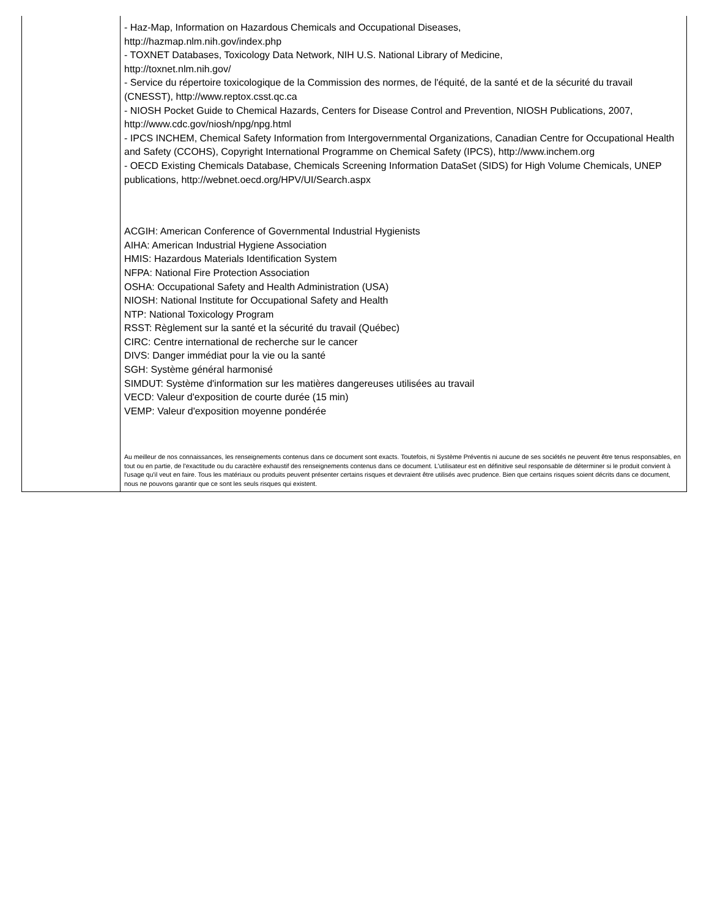| | - Haz-Map, Information on Hazardous Chemicals and Occupational Diseases, http://hazmap.nlm.nih.gov/index.php - TOXNET Databases, Toxicology Data Network, NIH U.S. National Library of Medicine, http://toxnet.nlm.nih.gov/ - Service du répertoire toxicologique de la Commission des normes, de l'équité, de la santé et de la sécurité du travail (CNESST), http://www.reptox.csst.qc.ca - NIOSH Pocket Guide to Chemical Hazards, Centers for Disease Control and Prevention, NIOSH Publications, 2007, http://www.cdc.gov/niosh/npg/npg.html - IPCS INCHEM, Chemical Safety Information from Intergovernmental Organizations, Canadian Centre for Occupational Health and Safety (CCOHS), Copyright International Programme on Chemical Safety (IPCS), http://www.inchem.org - OECD Existing Chemicals Database, Chemicals Screening Information DataSet (SIDS) for High Volume Chemicals, UNEP publications, http://webnet.oecd.org/HPV/UI/Search.aspx ACGIH: American Conference of Governmental Industrial Hygienists AIHA: American Industrial Hygiene Association HMIS: Hazardous Materials Identification System NFPA: National Fire Protection Association OSHA: Occupational Safety and Health Administration (USA) NIOSH: National Institute for Occupational Safety and Health NTP: National Toxicology Program RSST: Règlement sur la santé et la sécurité du travail (Québec) CIRC: Centre international de recherche sur le cancer DIVS: Danger immédiat pour la vie ou la santé SGH: Système général harmonisé SIMDUT: Système d'information sur les matières dangereuses utilisées au travail VECD: Valeur d'exposition de courte durée (15 min) VEMP: Valeur d'exposition moyenne pondérée Au meilleur de nos connaissances, les renseignements contenus dans ce document sont exacts. Toutefois, ni Système Préventis ni aucune de ses sociétés ne peuvent être tenus responsables, en tout ou en partie, de l'exactitude ou du caractère exhaustif des renseignements contenus dans ce document. L'utilisateur est en définitive seul responsable de déterminer si le produit convient à l'usage qu'il veut en faire. Tous les matériaux ou produits peuvent présenter certains risques et devraient être utilisés avec prudence. Bien que certains risques soient décrits dans ce document, nous ne pouvons garantir que ce sont les seuls risques qui existent. |